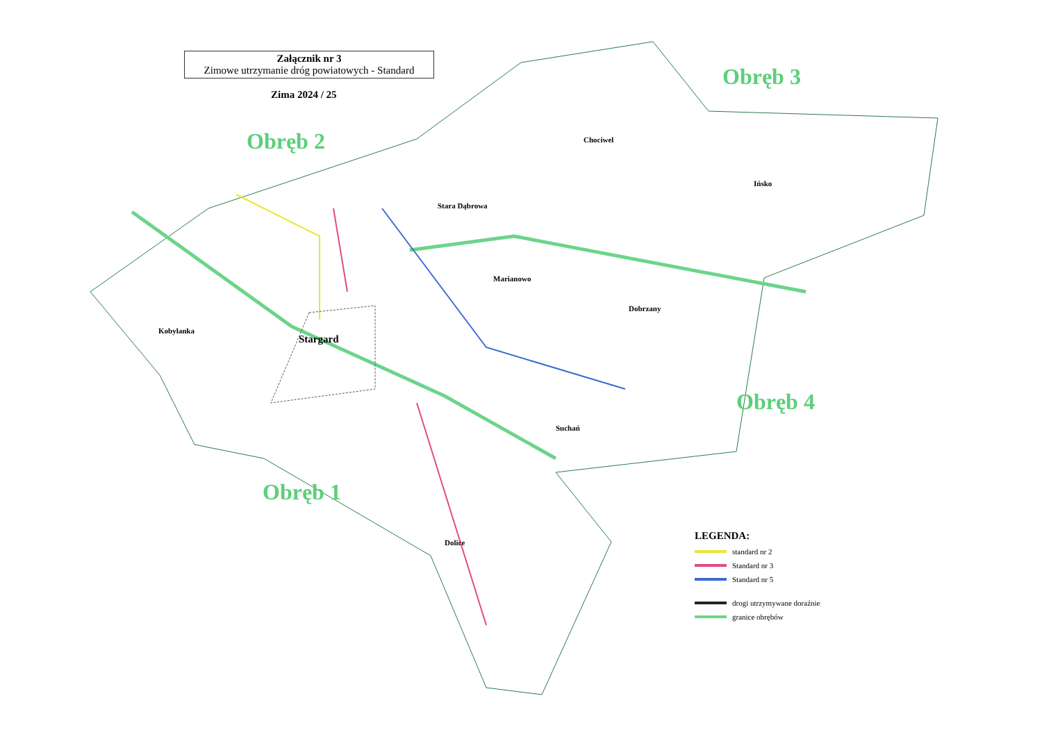Załącznik nr 3
Zimowe utrzymanie dróg powiatowych - Standard
Zima 2024 / 25
Obręb 2
Obręb 3
Obręb 1
Obręb 4
Stargard
Dolice
Dobrzany
Chociwel
Ińsko
Kobylanka
Stara Dąbrowa
Marianowo
Suchań
LEGENDA:
standard nr 2
Standard nr 3
Standard nr 5
drogi utrzymywane doraźnie
granice obrębów